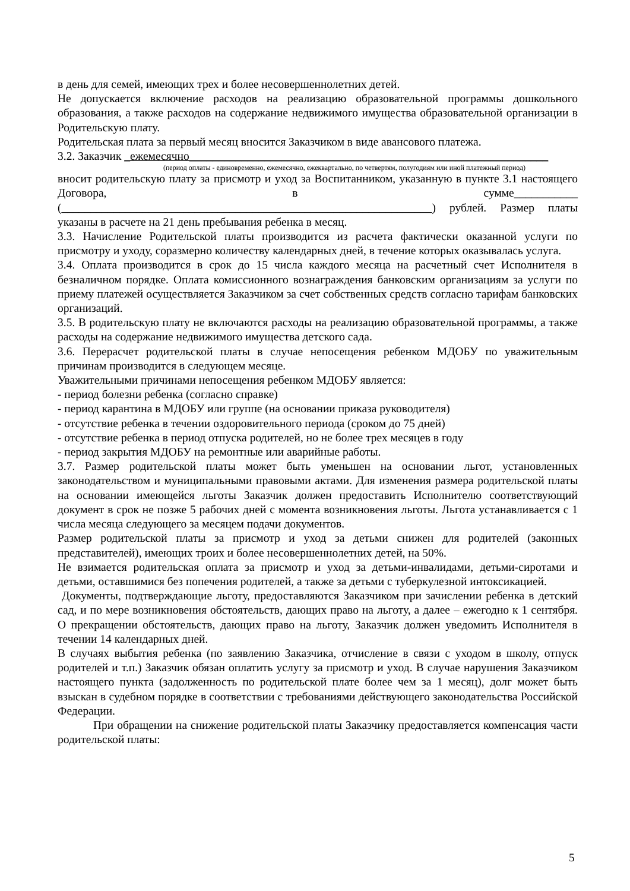в день для семей, имеющих трех и более несовершеннолетних детей.
Не допускается включение расходов на реализацию образовательной программы дошкольного образования, а также расходов на содержание недвижимого имущества образовательной организации в Родительскую плату.
Родительская плата за первый месяц вносится Заказчиком в виде авансового платежа.
3.2. Заказчик _ежемесячно______________________________________________________________
(период оплаты - единовременно, ежемесячно, ежеквартально, по четвертям, полугодиям или иной платежный период)
вносит родительскую плату за присмотр и уход за Воспитанником, указанную в пункте 3.1 настоящего Договора, в сумме___________ (________________________________________________________________) рублей. Размер платы указаны в расчете на 21 день пребывания ребенка в месяц.
3.3. Начисление Родительской платы производится из расчета фактически оказанной услуги по присмотру и уходу, соразмерно количеству календарных дней, в течение которых оказывалась услуга.
3.4. Оплата производится в срок до 15 числа каждого месяца на расчетный счет Исполнителя в безналичном порядке. Оплата комиссионного вознаграждения банковским организациям за услуги по приему платежей осуществляется Заказчиком за счет собственных средств согласно тарифам банковских организаций.
3.5. В родительскую плату не включаются расходы на реализацию образовательной программы, а также расходы на содержание недвижимого имущества детского сада.
3.6. Перерасчет родительской платы в случае непосещения ребенком МДОБУ по уважительным причинам производится в следующем месяце.
Уважительными причинами непосещения ребенком МДОБУ является:
- период болезни ребенка (согласно справке)
- период карантина в МДОБУ или группе (на основании приказа руководителя)
- отсутствие ребенка в течении оздоровительного периода (сроком до 75 дней)
- отсутствие ребенка в период отпуска родителей, но не более трех месяцев в году
- период закрытия МДОБУ на ремонтные или аварийные работы.
3.7. Размер родительской платы может быть уменьшен на основании льгот, установленных законодательством и муниципальными правовыми актами. Для изменения размера родительской платы на основании имеющейся льготы Заказчик должен предоставить Исполнителю соответствующий документ в срок не позже 5 рабочих дней с момента возникновения льготы. Льгота устанавливается с 1 числа месяца следующего за месяцем подачи документов.
Размер родительской платы за присмотр и уход за детьми снижен для родителей (законных представителей), имеющих троих и более несовершеннолетних детей, на 50%.
Не взимается родительская оплата за присмотр и уход за детьми-инвалидами, детьми-сиротами и детьми, оставшимися без попечения родителей, а также за детьми с туберкулезной интоксикацией.
Документы, подтверждающие льготу, предоставляются Заказчиком при зачислении ребенка в детский сад, и по мере возникновения обстоятельств, дающих право на льготу, а далее – ежегодно к 1 сентября. О прекращении обстоятельств, дающих право на льготу, Заказчик должен уведомить Исполнителя в течении 14 календарных дней.
В случаях выбытия ребенка (по заявлению Заказчика, отчисление в связи с уходом в школу, отпуск родителей и т.п.) Заказчик обязан оплатить услугу за присмотр и уход. В случае нарушения Заказчиком настоящего пункта (задолженность по родительской плате более чем за 1 месяц), долг может быть взыскан в судебном порядке в соответствии с требованиями действующего законодательства Российской Федерации.
При обращении на снижение родительской платы Заказчику предоставляется компенсация части родительской платы:
5